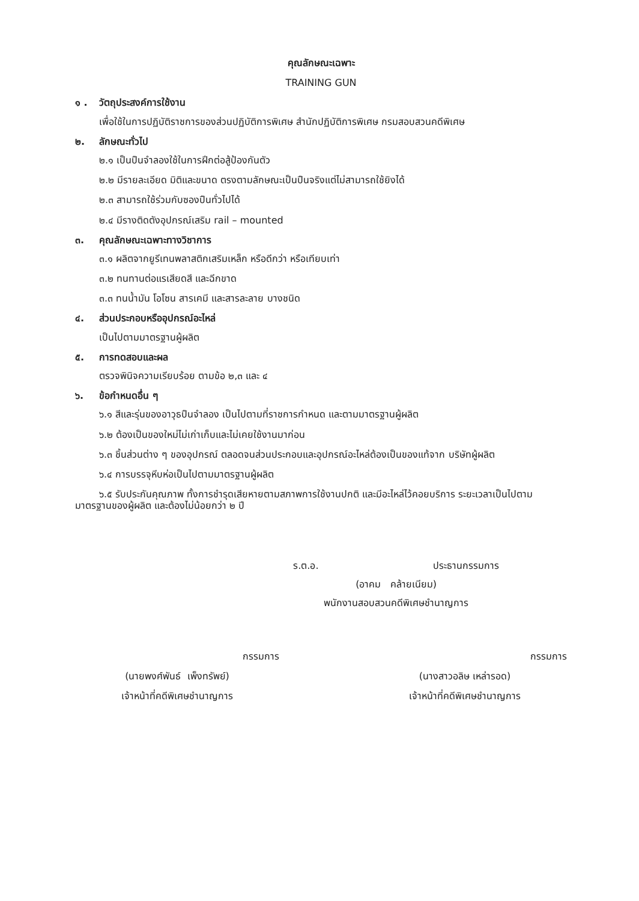คุณลักษณะเฉพาะ
TRAINING GUN
๑ . วัตถุประสงค์การใช้งาน
เพื่อใช้ในการปฏิบัติราชการของส่วนปฏิบัติการพิเศษ สำนักปฏิบัติการพิเศษ กรมสอบสวนคดีพิเศษ
๒. ลักษณะทั่วไป
๒.๑ เป็นปืนจำลองใช้ในการฝึกต่อสู้ป้องกันตัว
๒.๒ มีรายละเอียด มิติและขนาด ตรงตามลักษณะเป็นปืนจริงแต่ไม่สามารถใช้ยิงได้
๒.๓ สามารถใช้ร่วมกับซองปืนทั่วไปได้
๒.๔ มีรางติดตังอุปกรณ์เสริม rail – mounted
๓. คุณลักษณะเฉพาะทางวิชาการ
๓.๑ ผลิตจากยูรีเทนพลาสติกเสริมเหล็ก หรือดีกว่า หรือเทียบเท่า
๓.๒ ทนทานต่อแรเสียดสี และฉีกขาด
๓.๓ ทนน้ำมัน โอโซน สารเคมี และสารละลาย บางชนิด
๔. ส่วนประกอบหรืออุปกรณ์อะไหล่
เป็นไปตามมาตรฐานผู้ผลิต
๕. การทดสอบและผล
ตรวจพินิจความเรียบร้อย ตามข้อ ๒,๓ และ ๔
๖. ข้อกำหนดอื่น ๆ
๖.๑ สีและรุ่นของอาวุธปืนจำลอง เป็นไปตามที่ราชการกำหนด และตามมาตรฐานผู้ผลิต
๖.๒ ต้องเป็นของใหม่ไม่เก่าเก็บและไม่เคยใช้งานมาก่อน
๖.๓ ชิ้นส่วนต่าง ๆ ของอุปกรณ์ ตลอดจนส่วนประกอบและอุปกรณ์อะไหล่ต้องเป็นของแท้จาก บริษัทผู้ผลิต
๖.๔ การบรรจุหีบห่อเป็นไปตามมาตรฐานผู้ผลิต
๖.๕ รับประกันคุณภาพ ทั้งการชำรุดเสียหายตามสภาพการใช้งานปกติ และมีอะไหล่ไว้คอยบริการ ระยะเวลาเป็นไปตามมาตรฐานของผู้ผลิต และต้องไม่น้อยกว่า ๒ ปี
ร.ต.อ. ประธานกรรมการ
(อาคม คล้ายเนียม)
พนักงานสอบสวนคดีพิเศษชำนาญการ
กรรมการ
(นายพงศ์พันธ์ เพ็งทรัพย์)
เจ้าหน้าที่คดีพิเศษชำนาญการ
กรรมการ
(นางสาวอลิษ เหล่ารอด)
เจ้าหน้าที่คดีพิเศษชำนาญการ